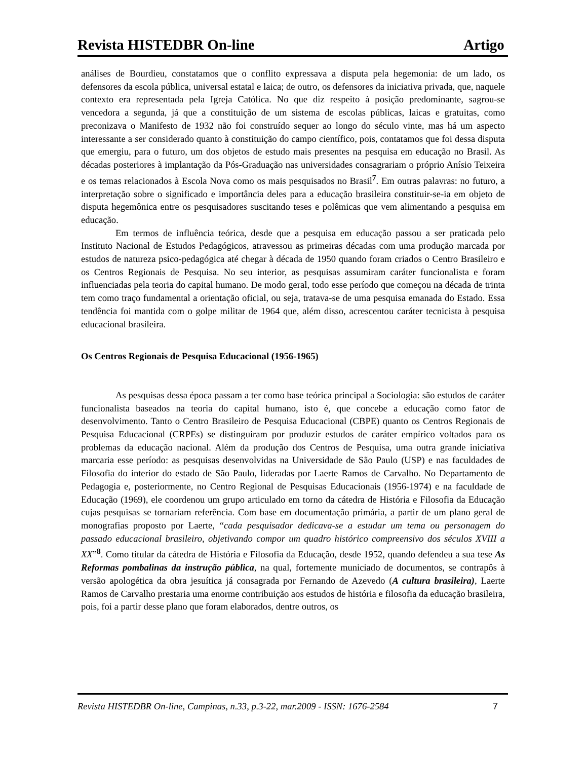Revista HISTEDBR On-line Artigo
análises de Bourdieu, constatamos que o conflito expressava a disputa pela hegemonia: de um lado, os defensores da escola pública, universal estatal e laica; de outro, os defensores da iniciativa privada, que, naquele contexto era representada pela Igreja Católica. No que diz respeito à posição predominante, sagrou-se vencedora a segunda, já que a constituição de um sistema de escolas públicas, laicas e gratuitas, como preconizava o Manifesto de 1932 não foi construído sequer ao longo do século vinte, mas há um aspecto interessante a ser considerado quanto à constituição do campo científico, pois, contatamos que foi dessa disputa que emergiu, para o futuro, um dos objetos de estudo mais presentes na pesquisa em educação no Brasil. As décadas posteriores à implantação da Pós-Graduação nas universidades consagrariam o próprio Anísio Teixeira e os temas relacionados à Escola Nova como os mais pesquisados no Brasil<sup>7</sup>. Em outras palavras: no futuro, a interpretação sobre o significado e importância deles para a educação brasileira constituir-se-ia em objeto de disputa hegemônica entre os pesquisadores suscitando teses e polêmicas que vem alimentando a pesquisa em educação.
Em termos de influência teórica, desde que a pesquisa em educação passou a ser praticada pelo Instituto Nacional de Estudos Pedagógicos, atravessou as primeiras décadas com uma produção marcada por estudos de natureza psico-pedagógica até chegar à década de 1950 quando foram criados o Centro Brasileiro e os Centros Regionais de Pesquisa. No seu interior, as pesquisas assumiram caráter funcionalista e foram influenciadas pela teoria do capital humano. De modo geral, todo esse período que começou na década de trinta tem como traço fundamental a orientação oficial, ou seja, tratava-se de uma pesquisa emanada do Estado. Essa tendência foi mantida com o golpe militar de 1964 que, além disso, acrescentou caráter tecnicista à pesquisa educacional brasileira.
Os Centros Regionais de Pesquisa Educacional (1956-1965)
As pesquisas dessa época passam a ter como base teórica principal a Sociologia: são estudos de caráter funcionalista baseados na teoria do capital humano, isto é, que concebe a educação como fator de desenvolvimento. Tanto o Centro Brasileiro de Pesquisa Educacional (CBPE) quanto os Centros Regionais de Pesquisa Educacional (CRPEs) se distinguiram por produzir estudos de caráter empírico voltados para os problemas da educação nacional. Além da produção dos Centros de Pesquisa, uma outra grande iniciativa marcaria esse período: as pesquisas desenvolvidas na Universidade de São Paulo (USP) e nas faculdades de Filosofia do interior do estado de São Paulo, lideradas por Laerte Ramos de Carvalho. No Departamento de Pedagogia e, posteriormente, no Centro Regional de Pesquisas Educacionais (1956-1974) e na faculdade de Educação (1969), ele coordenou um grupo articulado em torno da cátedra de História e Filosofia da Educação cujas pesquisas se tornariam referência. Com base em documentação primária, a partir de um plano geral de monografias proposto por Laerte, “cada pesquisador dedicava-se a estudar um tema ou personagem do passado educacional brasileiro, objetivando compor um quadro histórico compreensivo dos séculos XVIII a XX”<sup>8</sup>. Como titular da cátedra de História e Filosofia da Educação, desde 1952, quando defendeu a sua tese As Reformas pombalinas da instrução pública, na qual, fortemente municiado de documentos, se contrapôs à versão apologética da obra jesuítica já consagrada por Fernando de Azevedo (A cultura brasileira), Laerte Ramos de Carvalho prestaria uma enorme contribuição aos estudos de história e filosofia da educação brasileira, pois, foi a partir desse plano que foram elaborados, dentre outros, os
Revista HISTEDBR On-line, Campinas, n.33, p.3-22, mar.2009 - ISSN: 1676-2584 7